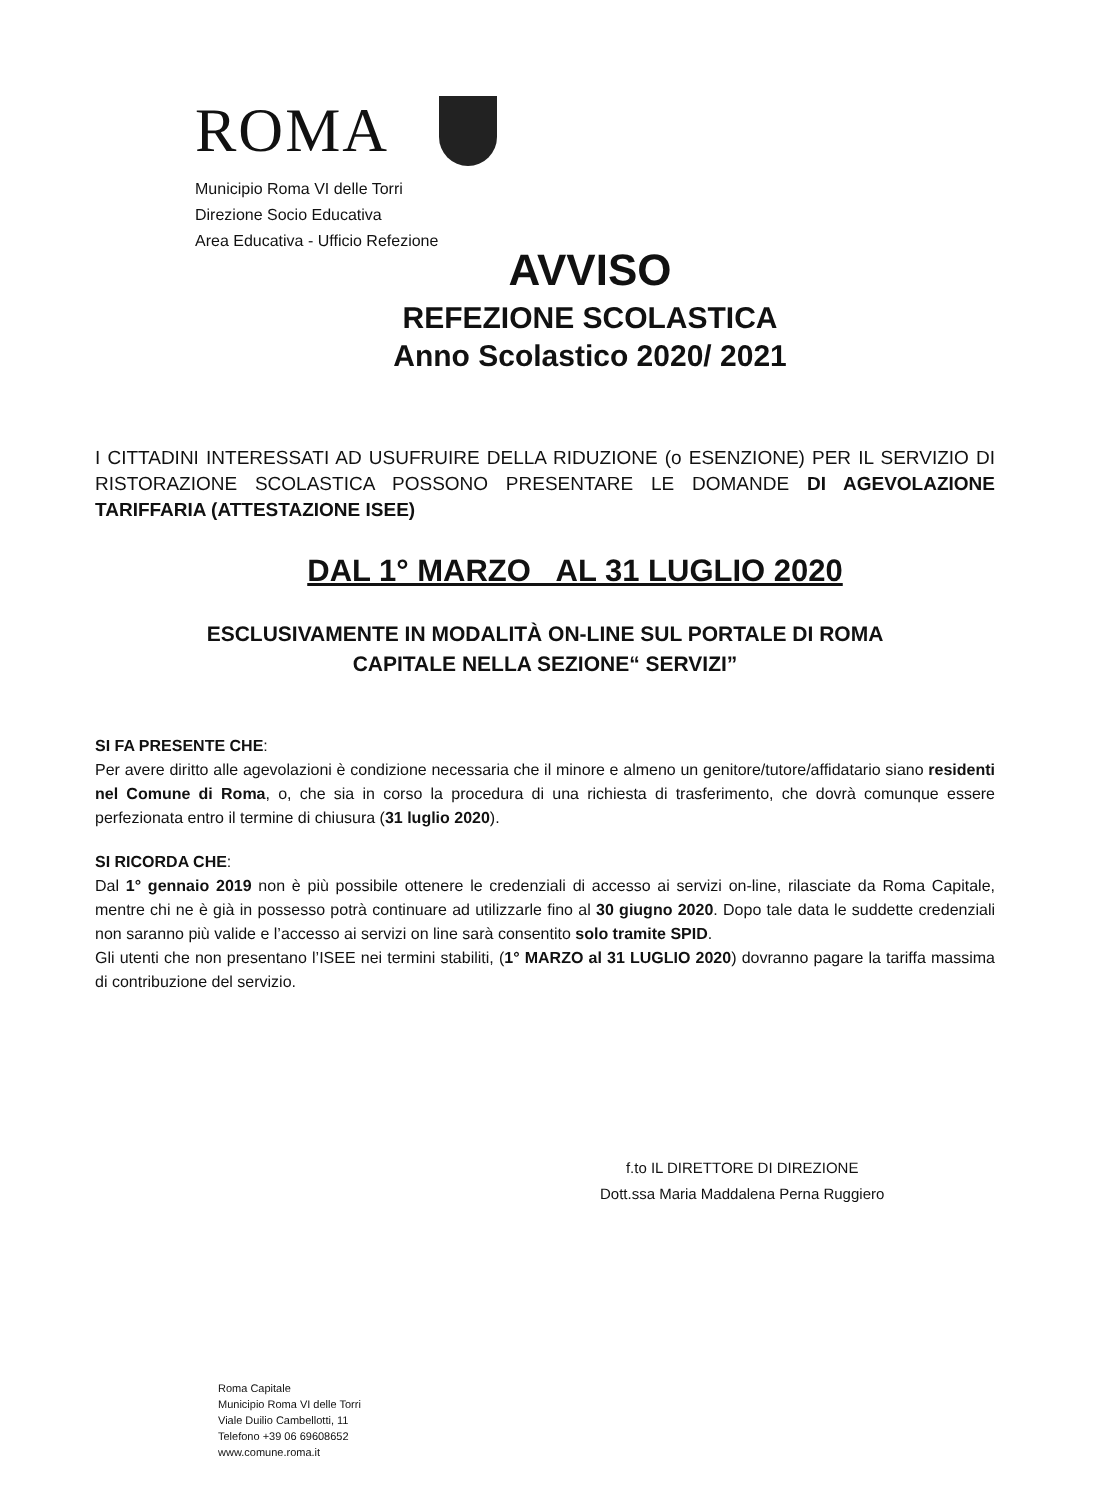ROMA
Municipio Roma VI delle Torri
Direzione Socio Educativa
Area Educativa - Ufficio Refezione
AVVISO
REFEZIONE SCOLASTICA
Anno Scolastico 2020/ 2021
I CITTADINI INTERESSATI AD USUFRUIRE DELLA RIDUZIONE (o ESENZIONE) PER IL SERVIZIO DI RISTORAZIONE SCOLASTICA POSSONO PRESENTARE LE DOMANDE DI AGEVOLAZIONE TARIFFARIA (ATTESTAZIONE ISEE)
DAL 1° MARZO AL 31 LUGLIO 2020
ESCLUSIVAMENTE IN MODALITÀ ON-LINE SUL PORTALE DI ROMA
CAPITALE NELLA SEZIONE“ SERVIZI”
SI FA PRESENTE CHE:
Per avere diritto alle agevolazioni è condizione necessaria che il minore e almeno un genitore/tutore/affidatario siano residenti nel Comune di Roma, o, che sia in corso la procedura di una richiesta di trasferimento, che dovrà comunque essere perfezionata entro il termine di chiusura (31 luglio 2020).
SI RICORDA CHE:
Dal 1° gennaio 2019 non è più possibile ottenere le credenziali di accesso ai servizi on-line, rilasciate da Roma Capitale, mentre chi ne è già in possesso potrà continuare ad utilizzarle fino al 30 giugno 2020. Dopo tale data le suddette credenziali non saranno più valide e l’accesso ai servizi on line sarà consentito solo tramite SPID.
Gli utenti che non presentano l’ISEE nei termini stabiliti, (1° MARZO al 31 LUGLIO 2020) dovranno pagare la tariffa massima di contribuzione del servizio.
f.to IL DIRETTORE DI DIREZIONE
Dott.ssa Maria Maddalena Perna Ruggiero
Roma Capitale
Municipio Roma VI delle Torri
Viale Duilio Cambellotti, 11
Telefono +39 06 69608652
www.comune.roma.it